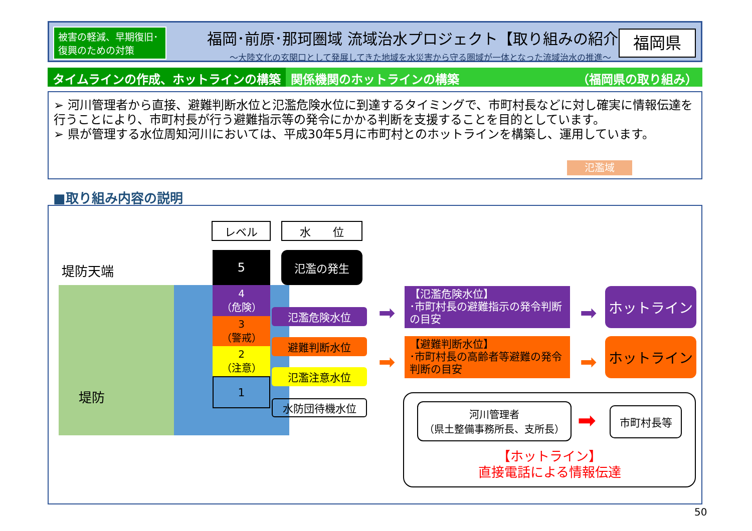被害の軽減、早期復旧･
復興のための対策
福岡･前原･那珂圏域 流域治水プロジェクト【取り組みの紹介】
～大陸文化の玄関口として発展してきた地域を水災害から守る圏域が一体となった流域治水の推進～
福岡県
タイムラインの作成、ホットラインの構築
関係機関のホットラインの構築 （福岡県の取り組み）
➢ 河川管理者から直接、避難判断水位と氾濫危険水位に到達するタイミングで、市町村長などに対し確実に情報伝達を行うことにより、市町村長が行う避難指示等の発令にかかる判断を支援することを目的としています。
➢ 県が管理する水位周知河川においては、平成30年5月に市町村とのホットラインを構築し、運用しています。
氾濫域
■取り組み内容の説明
堤防天端
堤防
レベル 水　　位
5
4
（危険）
3
（警戒）
2
（注意）
1
氾濫の発生
氾濫危険水位
避難判断水位
氾濫注意水位
水防団待機水位
【氾濫危険水位】
･市町村長の避難指示の発令判断の目安
【避難判断水位】
･市町村長の高齢者等避難の発令判断の目安
➡
➡
➡
➡
ホットライン
ホットライン
河川管理者
（県土整備事務所長、支所長）
➡ 市町村長等
【ホットライン】
直接電話による情報伝達
50